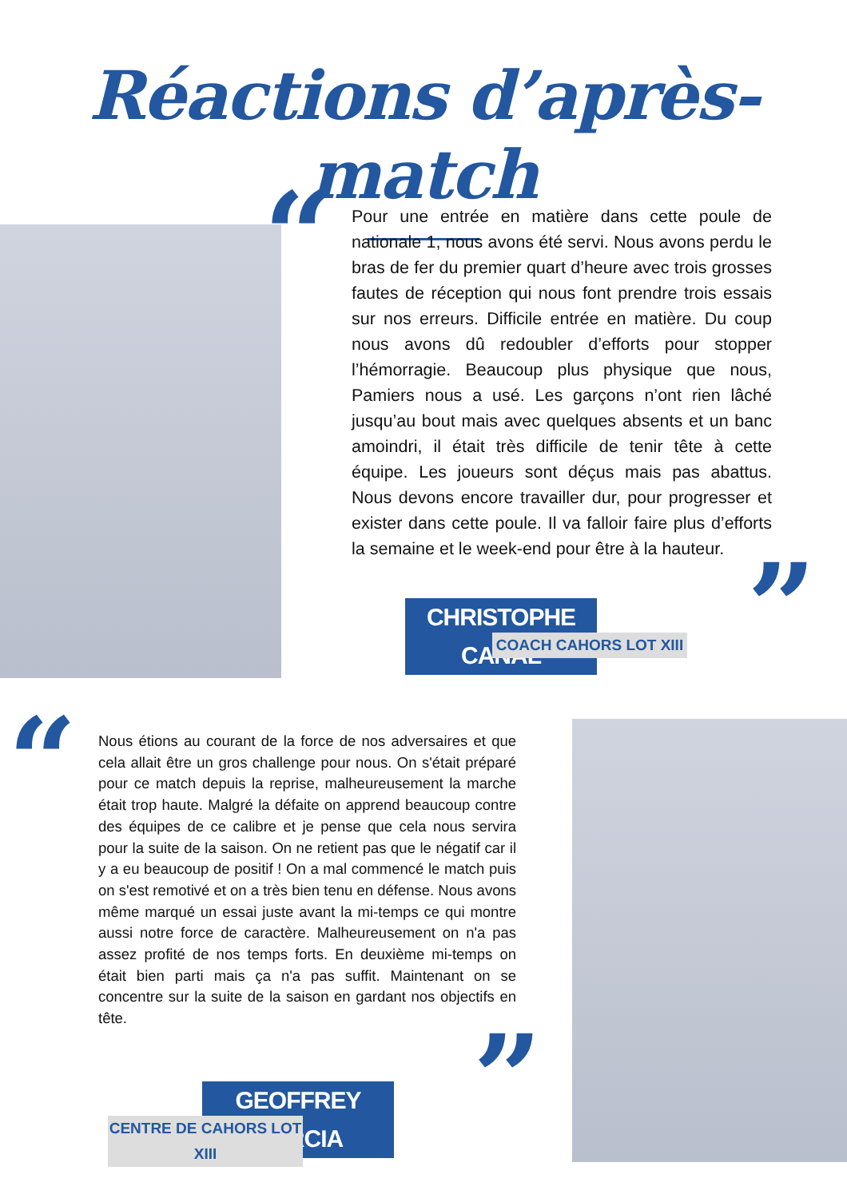Réactions d’après-match
“
Pour une entrée en matière dans cette poule de nationale 1, nous avons été servi. Nous avons perdu le bras de fer du premier quart d’heure avec trois grosses fautes de réception qui nous font prendre trois essais sur nos erreurs. Difficile entrée en matière. Du coup nous avons dû redoubler d’efforts pour stopper l’hémorragie. Beaucoup plus physique que nous, Pamiers nous a usé. Les garçons n’ont rien lâché jusqu’au bout mais avec quelques absents et un banc amoindri, il était très difficile de tenir tête à cette équipe. Les joueurs sont déçus mais pas abattus. Nous devons encore travailler dur, pour progresser et exister dans cette poule. Il va falloir faire plus d’efforts la semaine et le week-end pour être à la hauteur.
”
CHRISTOPHE CANAL
COACH CAHORS LOT XIII
“
Nous étions au courant de la force de nos adversaires et que cela allait être un gros challenge pour nous. On s'était préparé pour ce match depuis la reprise, malheureusement la marche était trop haute. Malgré la défaite on apprend beaucoup contre des équipes de ce calibre et je pense que cela nous servira pour la suite de la saison. On ne retient pas que le négatif car il y a eu beaucoup de positif ! On a mal commencé le match puis on s'est remotivé et on a très bien tenu en défense. Nous avons même marqué un essai juste avant la mi-temps ce qui montre aussi notre force de caractère. Malheureusement on n'a pas assez profité de nos temps forts. En deuxième mi-temps on était bien parti mais ça n'a pas suffit. Maintenant on se concentre sur la suite de la saison en gardant nos objectifs en tête.
”
GEOFFREY GARCIA
CENTRE DE CAHORS LOT XIII